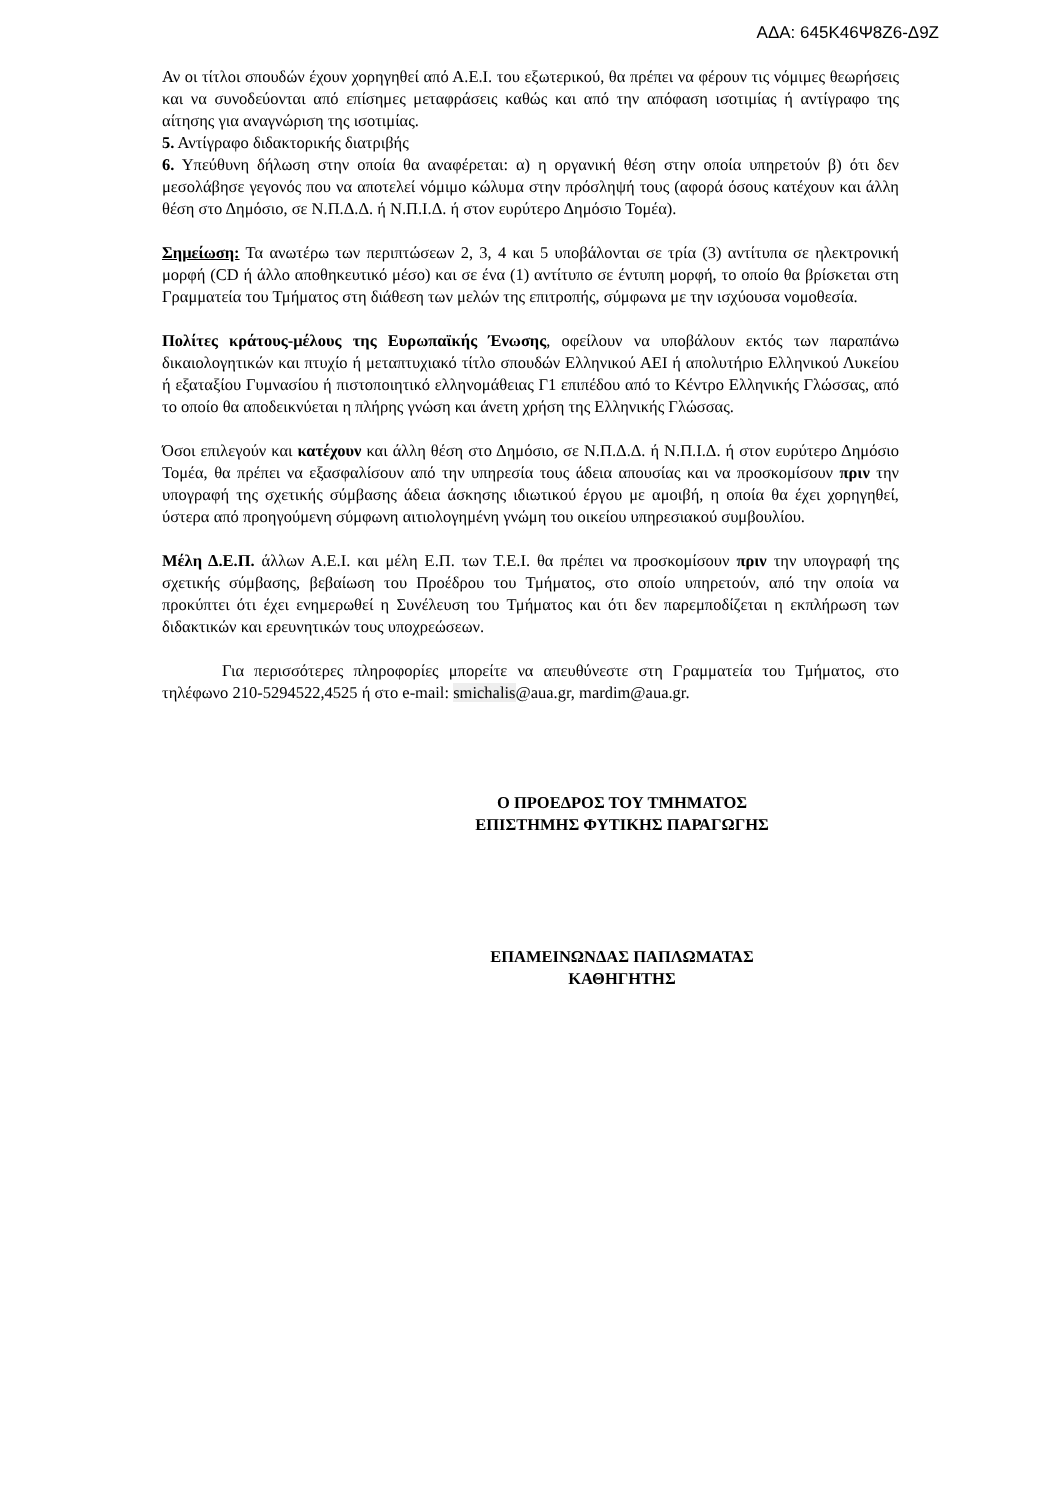ΑΔΑ: 645Κ46Ψ8Ζ6-Δ9Ζ
Αν οι τίτλοι σπουδών έχουν χορηγηθεί από Α.Ε.Ι. του εξωτερικού, θα πρέπει να φέρουν τις νόμιμες θεωρήσεις και να συνοδεύονται από επίσημες μεταφράσεις καθώς και από την απόφαση ισοτιμίας ή αντίγραφο της αίτησης για αναγνώριση της ισοτιμίας.
5. Αντίγραφο διδακτορικής διατριβής
6. Υπεύθυνη δήλωση στην οποία θα αναφέρεται: α) η οργανική θέση στην οποία υπηρετούν β) ότι δεν μεσολάβησε γεγονός που να αποτελεί νόμιμο κώλυμα στην πρόσληψή τους (αφορά όσους κατέχουν και άλλη θέση στο Δημόσιο, σε Ν.Π.Δ.Δ. ή Ν.Π.Ι.Δ. ή στον ευρύτερο Δημόσιο Τομέα).
Σημείωση: Τα ανωτέρω των περιπτώσεων 2, 3, 4 και 5 υποβάλονται σε τρία (3) αντίτυπα σε ηλεκτρονική μορφή (CD ή άλλο αποθηκευτικό μέσο) και σε ένα (1) αντίτυπο σε έντυπη μορφή, το οποίο θα βρίσκεται στη Γραμματεία του Τμήματος στη διάθεση των μελών της επιτροπής, σύμφωνα με την ισχύουσα νομοθεσία.
Πολίτες κράτους-μέλους της Ευρωπαϊκής Ένωσης, οφείλουν να υποβάλουν εκτός των παραπάνω δικαιολογητικών και πτυχίο ή μεταπτυχιακό τίτλο σπουδών Ελληνικού ΑΕΙ ή απολυτήριο Ελληνικού Λυκείου ή εξαταξίου Γυμνασίου ή πιστοποιητικό ελληνομάθειας Γ1 επιπέδου από το Κέντρο Ελληνικής Γλώσσας, από το οποίο θα αποδεικνύεται η πλήρης γνώση και άνετη χρήση της Ελληνικής Γλώσσας.
Όσοι επιλεγούν και κατέχουν και άλλη θέση στο Δημόσιο, σε Ν.Π.Δ.Δ. ή Ν.Π.Ι.Δ. ή στον ευρύτερο Δημόσιο Τομέα, θα πρέπει να εξασφαλίσουν από την υπηρεσία τους άδεια απουσίας και να προσκομίσουν πριν την υπογραφή της σχετικής σύμβασης άδεια άσκησης ιδιωτικού έργου με αμοιβή, η οποία θα έχει χορηγηθεί, ύστερα από προηγούμενη σύμφωνη αιτιολογημένη γνώμη του οικείου υπηρεσιακού συμβουλίου.
Μέλη Δ.Ε.Π. άλλων Α.Ε.Ι. και μέλη Ε.Π. των Τ.Ε.Ι. θα πρέπει να προσκομίσουν πριν την υπογραφή της σχετικής σύμβασης, βεβαίωση του Προέδρου του Τμήματος, στο οποίο υπηρετούν, από την οποία να προκύπτει ότι έχει ενημερωθεί η Συνέλευση του Τμήματος και ότι δεν παρεμποδίζεται η εκπλήρωση των διδακτικών και ερευνητικών τους υποχρεώσεων.
Για περισσότερες πληροφορίες μπορείτε να απευθύνεστε στη Γραμματεία του Τμήματος, στο τηλέφωνο 210-5294522,4525 ή στο e-mail: smichalis@aua.gr, mardim@aua.gr.
Ο ΠΡΟΕΔΡΟΣ ΤΟΥ ΤΜΗΜΑΤΟΣ
ΕΠΙΣΤΗΜΗΣ ΦΥΤΙΚΗΣ ΠΑΡΑΓΩΓΗΣ
ΕΠΑΜΕΙΝΩΝΔΑΣ ΠΑΠΛΩΜΑΤΑΣ
ΚΑΘΗΓΗΤΗΣ